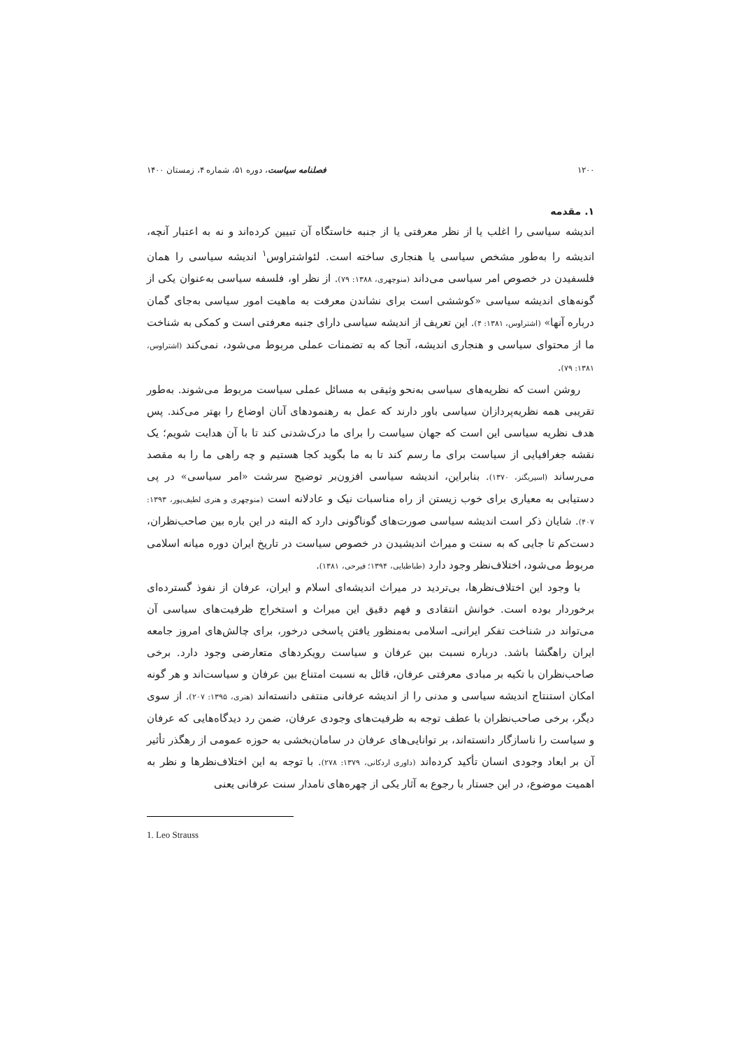۱۲۰۰ فصلنامه سیاست، دوره ۵۱، شماره ۴، زمستان ۱۴۰۰
۱. مقدمه
اندیشه سیاسی را اغلب یا از نظر معرفتی یا از جنبه خاستگاه آن تبیین کرده‌اند و نه به اعتبار آنچه، اندیشه را به‌طور مشخص سیاسی یا هنجاری ساخته است. لئواشتراوس<sup>۱</sup> اندیشه سیاسی را همان فلسفیدن در خصوص امر سیاسی می‌داند (منوچهری، ۱۳۸۸: ۷۹). از نظر او، فلسفه سیاسی به‌عنوان یکی از گونه‌های اندیشه سیاسی «کوششی است برای نشاندن معرفت به ماهیت امور سیاسی به‌جای گمان درباره آنها» (اشتراوس، ۱۳۸۱: ۴). این تعریف از اندیشه سیاسی دارای جنبه معرفتی است و کمکی به شناخت ما از محتوای سیاسی و هنجاری اندیشه، آنجا که به تضمنات عملی مربوط می‌شود، نمی‌کند (اشتراوس، ۱۳۸۱: ۷۹).
روشن است که نظریه‌های سیاسی به‌نحو وثیقی به مسائل عملی سیاست مربوط می‌شوند. به‌طور تقریبی همه نظریه‌پردازان سیاسی باور دارند که عمل به رهنمودهای آنان اوضاع را بهتر می‌کند. پس هدف نظریه سیاسی این است که جهان سیاست را برای ما درک‌شدنی کند تا با آن هدایت شویم؛ یک نقشه جغرافیایی از سیاست برای ما رسم کند تا به ما بگوید کجا هستیم و چه راهی ما را به مقصد می‌رساند (اسپریگنز، ۱۳۷۰). بنابراین، اندیشه سیاسی افزون‌بر توضیح سرشت «امر سیاسی» در پی دستیابی به معیاری برای خوب زیستن از راه مناسبات نیک و عادلانه است (منوچهری و هنری لطیف‌پور، ۱۳۹۳: ۴۰۷). شایان ذکر است اندیشه سیاسی صورت‌های گوناگونی دارد که البته در این باره بین صاحب‌نظران، دست‌کم تا جایی که به سنت و میراث اندیشیدن در خصوص سیاست در تاریخ ایران دوره میانه اسلامی مربوط می‌شود، اختلاف‌نظر وجود دارد (طباطبایی، ۱۳۹۴؛ فیرحی، ۱۳۸۱).
با وجود این اختلاف‌نظرها، بی‌تردید در میراث اندیشه‌ای اسلام و ایران، عرفان از نفوذ گسترده‌ای برخوردار بوده است. خوانش انتقادی و فهم دقیق این میراث و استخراج ظرفیت‌های سیاسی آن می‌تواند در شناخت تفکر ایرانی‌ـ اسلامی به‌منظور یافتن پاسخی درخور، برای چالش‌های امروز جامعه ایران راهگشا باشد. درباره نسبت بین عرفان و سیاست رویکردهای متعارضی وجود دارد. برخی صاحب‌نظران با تکیه بر مبادی معرفتی عرفان، قائل به نسبت امتناع بین عرفان و سیاست‌اند و هر گونه امکان استنتاج اندیشه سیاسی و مدنی را از اندیشه عرفانی منتفی دانسته‌اند (هنری، ۱۳۹۵: ۲۰۷). از سوی دیگر، برخی صاحب‌نظران با عطف توجه به ظرفیت‌های وجودی عرفان، ضمن رد دیدگاه‌هایی که عرفان و سیاست را ناسازگار دانسته‌اند، بر توانایی‌های عرفان در سامان‌بخشی به حوزه عمومی از رهگذر تأثیر آن بر ابعاد وجودی انسان تأکید کرده‌اند (داوری اردکانی، ۱۳۷۹: ۲۷۸). با توجه به این اختلاف‌نظرها و نظر به اهمیت موضوع، در این جستار با رجوع به آثار یکی از چهره‌های نامدار سنت عرفانی یعنی
1. Leo Strauss